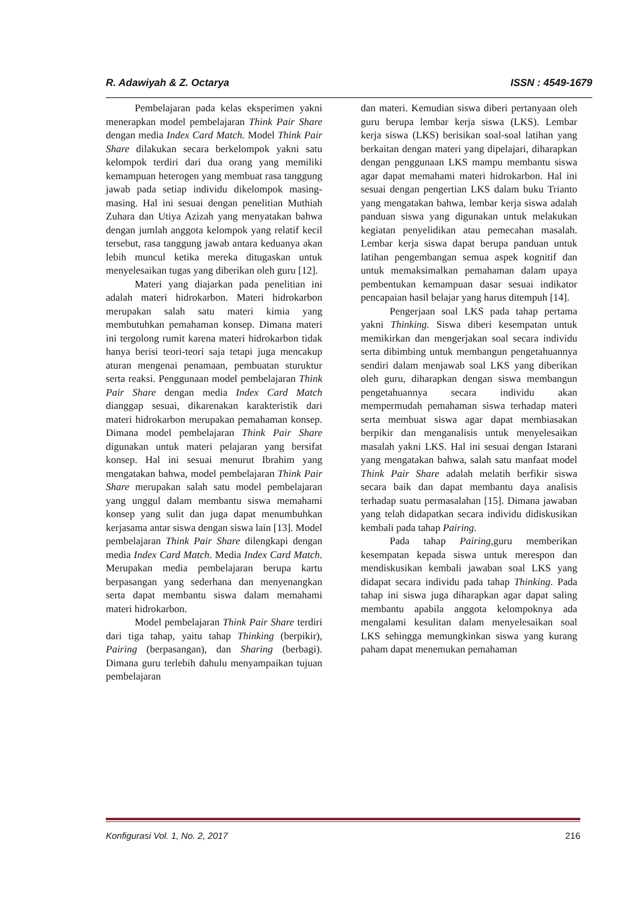R. Adawiyah & Z. Octarya ISSN : 4549-1679
Pembelajaran pada kelas eksperimen yakni menerapkan model pembelajaran Think Pair Share dengan media Index Card Match. Model Think Pair Share dilakukan secara berkelompok yakni satu kelompok terdiri dari dua orang yang memiliki kemampuan heterogen yang membuat rasa tanggung jawab pada setiap individu dikelompok masing-masing. Hal ini sesuai dengan penelitian Muthiah Zuhara dan Utiya Azizah yang menyatakan bahwa dengan jumlah anggota kelompok yang relatif kecil tersebut, rasa tanggung jawab antara keduanya akan lebih muncul ketika mereka ditugaskan untuk menyelesaikan tugas yang diberikan oleh guru [12].
Materi yang diajarkan pada penelitian ini adalah materi hidrokarbon. Materi hidrokarbon merupakan salah satu materi kimia yang membutuhkan pemahaman konsep. Dimana materi ini tergolong rumit karena materi hidrokarbon tidak hanya berisi teori-teori saja tetapi juga mencakup aturan mengenai penamaan, pembuatan sturuktur serta reaksi. Penggunaan model pembelajaran Think Pair Share dengan media Index Card Match dianggap sesuai, dikarenakan karakteristik dari materi hidrokarbon merupakan pemahaman konsep. Dimana model pembelajaran Think Pair Share digunakan untuk materi pelajaran yang bersifat konsep. Hal ini sesuai menurut Ibrahim yang mengatakan bahwa, model pembelajaran Think Pair Share merupakan salah satu model pembelajaran yang unggul dalam membantu siswa memahami konsep yang sulit dan juga dapat menumbuhkan kerjasama antar siswa dengan siswa lain [13]. Model pembelajaran Think Pair Share dilengkapi dengan media Index Card Match. Media Index Card Match. Merupakan media pembelajaran berupa kartu berpasangan yang sederhana dan menyenangkan serta dapat membantu siswa dalam memahami materi hidrokarbon.
Model pembelajaran Think Pair Share terdiri dari tiga tahap, yaitu tahap Thinking (berpikir), Pairing (berpasangan), dan Sharing (berbagi). Dimana guru terlebih dahulu menyampaikan tujuan pembelajaran
dan materi. Kemudian siswa diberi pertanyaan oleh guru berupa lembar kerja siswa (LKS). Lembar kerja siswa (LKS) berisikan soal-soal latihan yang berkaitan dengan materi yang dipelajari, diharapkan dengan penggunaan LKS mampu membantu siswa agar dapat memahami materi hidrokarbon. Hal ini sesuai dengan pengertian LKS dalam buku Trianto yang mengatakan bahwa, lembar kerja siswa adalah panduan siswa yang digunakan untuk melakukan kegiatan penyelidikan atau pemecahan masalah. Lembar kerja siswa dapat berupa panduan untuk latihan pengembangan semua aspek kognitif dan untuk memaksimalkan pemahaman dalam upaya pembentukan kemampuan dasar sesuai indikator pencapaian hasil belajar yang harus ditempuh [14].
Pengerjaan soal LKS pada tahap pertama yakni Thinking. Siswa diberi kesempatan untuk memikirkan dan mengerjakan soal secara individu serta dibimbing untuk membangun pengetahuannya sendiri dalam menjawab soal LKS yang diberikan oleh guru, diharapkan dengan siswa membangun pengetahuannya secara individu akan mempermudah pemahaman siswa terhadap materi serta membuat siswa agar dapat membiasakan berpikir dan menganalisis untuk menyelesaikan masalah yakni LKS. Hal ini sesuai dengan Istarani yang mengatakan bahwa, salah satu manfaat model Think Pair Share adalah melatih berfikir siswa secara baik dan dapat membantu daya analisis terhadap suatu permasalahan [15]. Dimana jawaban yang telah didapatkan secara individu didiskusikan kembali pada tahap Pairing.
Pada tahap Pairing, guru memberikan kesempatan kepada siswa untuk merespon dan mendiskusikan kembali jawaban soal LKS yang didapat secara individu pada tahap Thinking. Pada tahap ini siswa juga diharapkan agar dapat saling membantu apabila anggota kelompoknya ada mengalami kesulitan dalam menyelesaikan soal LKS sehingga memungkinkan siswa yang kurang paham dapat menemukan pemahaman
Konfigurasi Vol. 1, No. 2, 2017 216